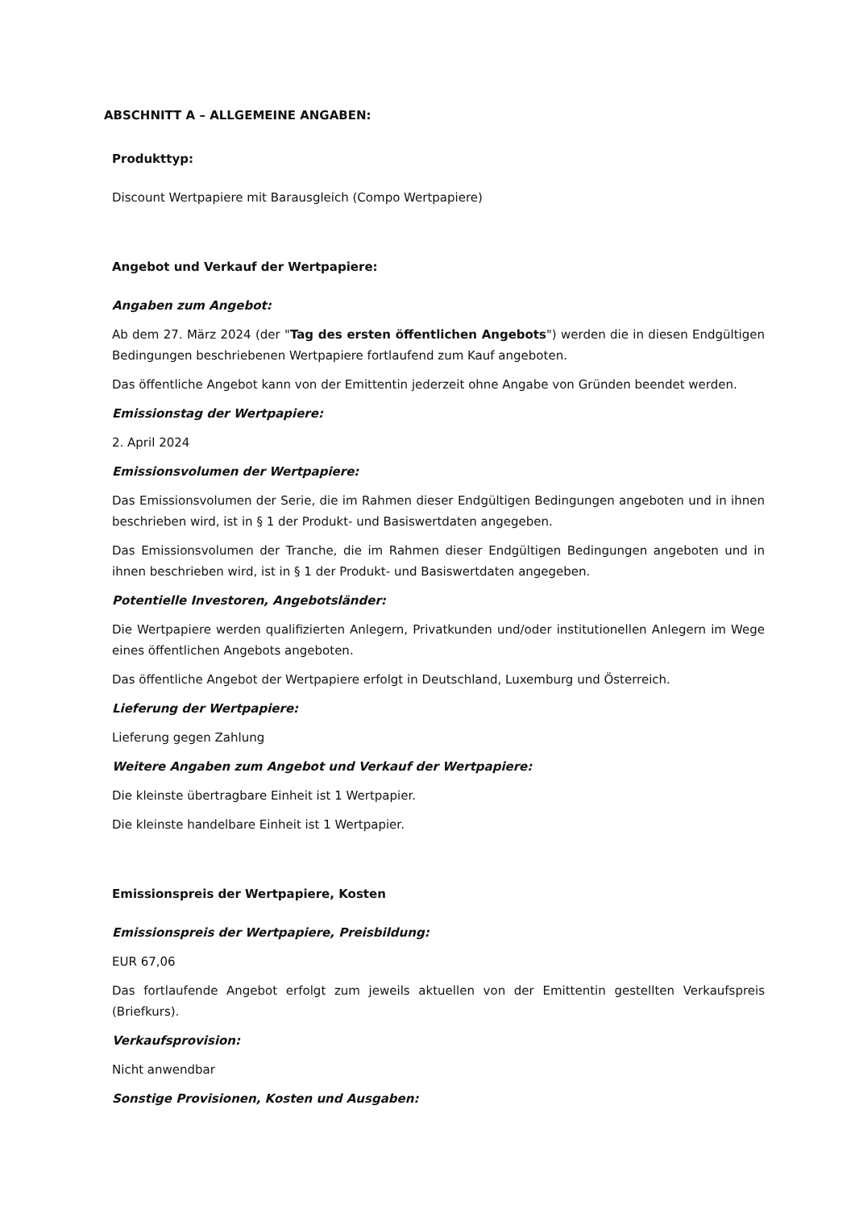ABSCHNITT A – ALLGEMEINE ANGABEN:
Produkttyp:
Discount Wertpapiere mit Barausgleich (Compo Wertpapiere)
Angebot und Verkauf der Wertpapiere:
Angaben zum Angebot:
Ab dem 27. März 2024 (der "Tag des ersten öffentlichen Angebots") werden die in diesen Endgültigen Bedingungen beschriebenen Wertpapiere fortlaufend zum Kauf angeboten.
Das öffentliche Angebot kann von der Emittentin jederzeit ohne Angabe von Gründen beendet werden.
Emissionstag der Wertpapiere:
2. April 2024
Emissionsvolumen der Wertpapiere:
Das Emissionsvolumen der Serie, die im Rahmen dieser Endgültigen Bedingungen angeboten und in ihnen beschrieben wird, ist in § 1 der Produkt- und Basiswertdaten angegeben.
Das Emissionsvolumen der Tranche, die im Rahmen dieser Endgültigen Bedingungen angeboten und in ihnen beschrieben wird, ist in § 1 der Produkt- und Basiswertdaten angegeben.
Potentielle Investoren, Angebotsländer:
Die Wertpapiere werden qualifizierten Anlegern, Privatkunden und/oder institutionellen Anlegern im Wege eines öffentlichen Angebots angeboten.
Das öffentliche Angebot der Wertpapiere erfolgt in Deutschland, Luxemburg und Österreich.
Lieferung der Wertpapiere:
Lieferung gegen Zahlung
Weitere Angaben zum Angebot und Verkauf der Wertpapiere:
Die kleinste übertragbare Einheit ist 1 Wertpapier.
Die kleinste handelbare Einheit ist 1 Wertpapier.
Emissionspreis der Wertpapiere, Kosten
Emissionspreis der Wertpapiere, Preisbildung:
EUR 67,06
Das fortlaufende Angebot erfolgt zum jeweils aktuellen von der Emittentin gestellten Verkaufspreis (Briefkurs).
Verkaufsprovision:
Nicht anwendbar
Sonstige Provisionen, Kosten und Ausgaben: